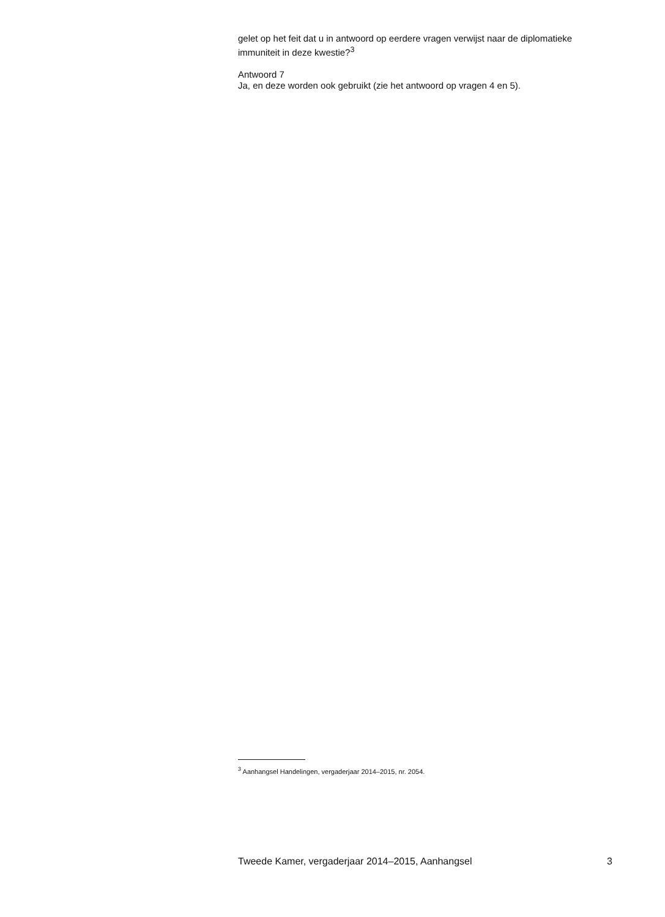gelet op het feit dat u in antwoord op eerdere vragen verwijst naar de diplomatieke immuniteit in deze kwestie?<sup>3</sup>
Antwoord 7
Ja, en deze worden ook gebruikt (zie het antwoord op vragen 4 en 5).
<sup>3</sup> Aanhangsel Handelingen, vergaderjaar 2014–2015, nr. 2054.
Tweede Kamer, vergaderjaar 2014–2015, Aanhangsel 3